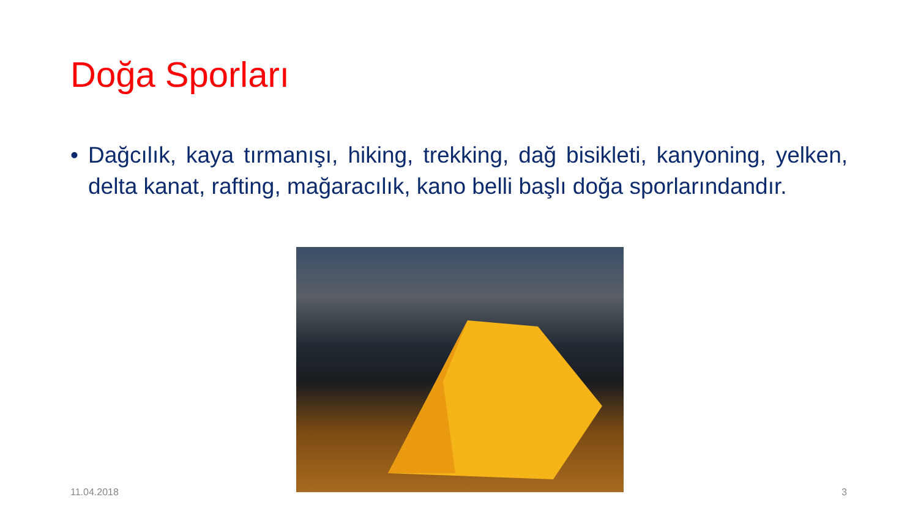Doğa Sporları
• Dağcılık, kaya tırmanışı, hiking, trekking, dağ bisikleti, kanyoning, yelken, delta kanat, rafting, mağaracılık, kano belli başlı doğa sporlarındandır.
11.04.2018 3